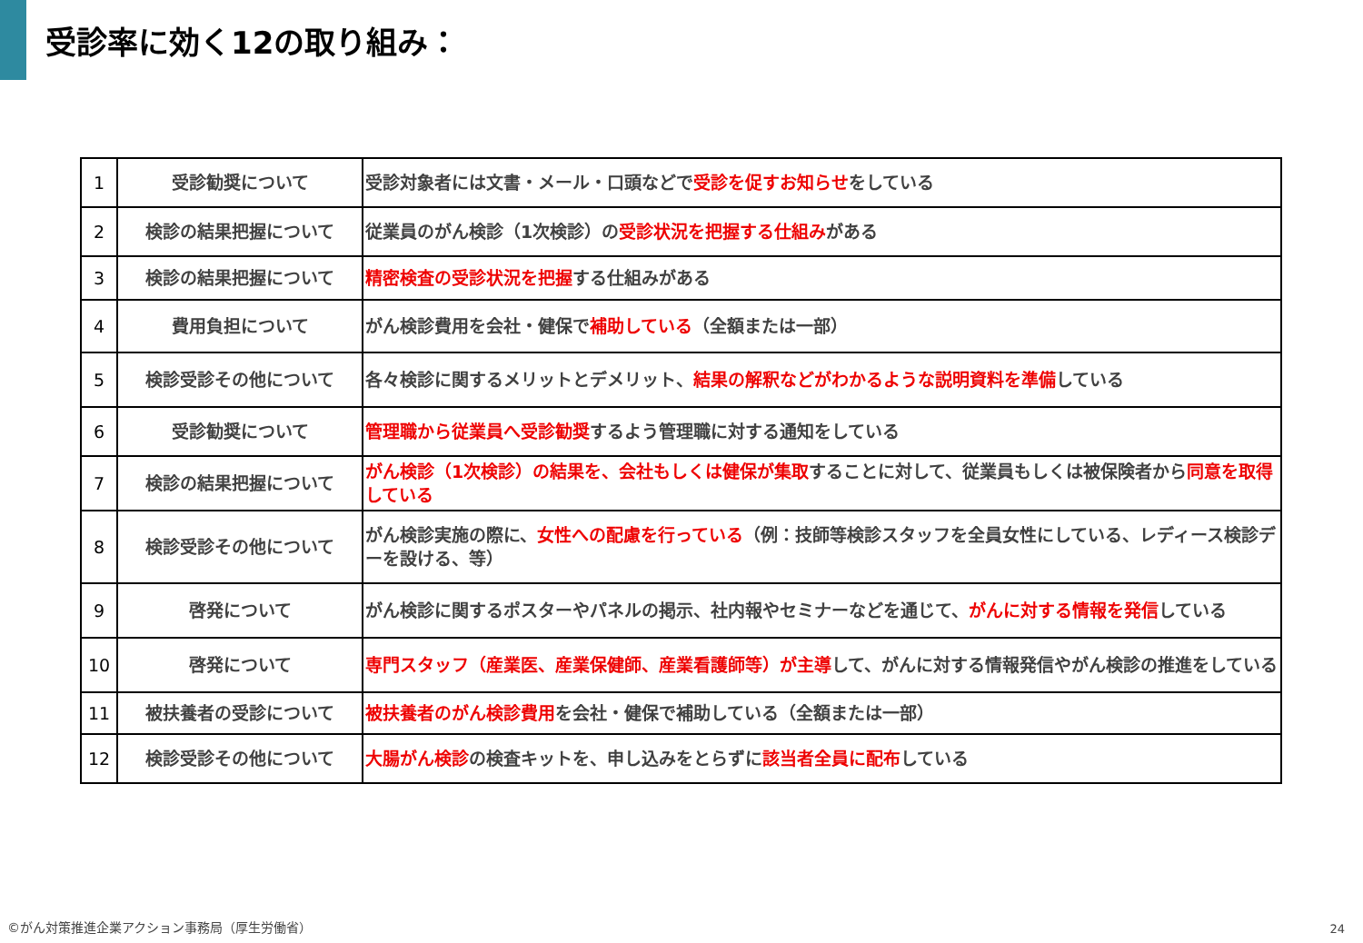受診率に効く12の取り組み：
| 1 | 受診勧奨について | 受診対象者には文書・メール・口頭などで 受診を促すお知らせ をしている |
| 2 | 検診の結果把握について | 従業員のがん検診（1次検診）の 受診状況を把握する仕組み がある |
| 3 | 検診の結果把握について | 精密検査の受診状況を把握 する仕組みがある |
| 4 | 費用負担について | がん検診費用を会社・健保で 補助している （全額または一部） |
| 5 | 検診受診その他について | 各々検診に関するメリットとデメリット、 結果の解釈などがわかるような説明資料を準備 している |
| 6 | 受診勧奨について | 管理職から従業員へ受診勧奨 するよう管理職に対する通知をしている |
| 7 | 検診の結果把握について | がん検診（1次検診）の結果を、会社もしくは健保が集取 することに対して、従業員もしくは被保険者から 同意を取得している |
| 8 | 検診受診その他について | がん検診実施の際に、 女性への配慮を行っている （例：技師等検診スタッフを全員女性にしている、レディース検診デーを設ける、等） |
| 9 | 啓発について | がん検診に関するポスターやパネルの掲示、社内報やセミナーなどを通じて、 がんに対する情報を発信 している |
| 10 | 啓発について | 専門スタッフ（産業医、産業保健師、産業看護師等）が主導 して、がんに対する情報発信やがん検診の推進をしている |
| 11 | 被扶養者の受診について | 被扶養者のがん検診費用 を会社・健保で補助している（全額または一部） |
| 12 | 検診受診その他について | 大腸がん検診 の検査キットを、申し込みをとらずに 該当者全員に配布 している |
©がん対策推進企業アクション事務局（厚生労働省）
24